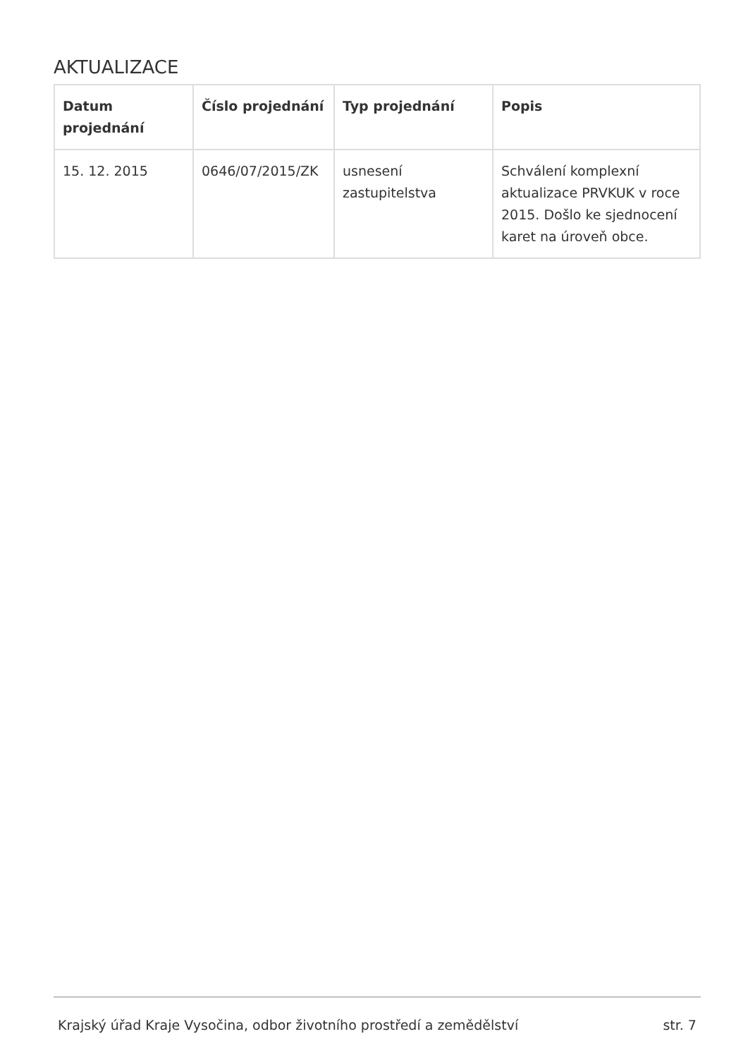AKTUALIZACE
| Datum projednání | Číslo projednání | Typ projednání | Popis |
| --- | --- | --- | --- |
| 15. 12. 2015 | 0646/07/2015/ZK | usnesení zastupitelstva | Schválení komplexní aktualizace PRVKUK v roce 2015. Došlo ke sjednocení karet na úroveň obce. |
Krajský úřad Kraje Vysočina, odbor životního prostředí a zemědělství str. 7